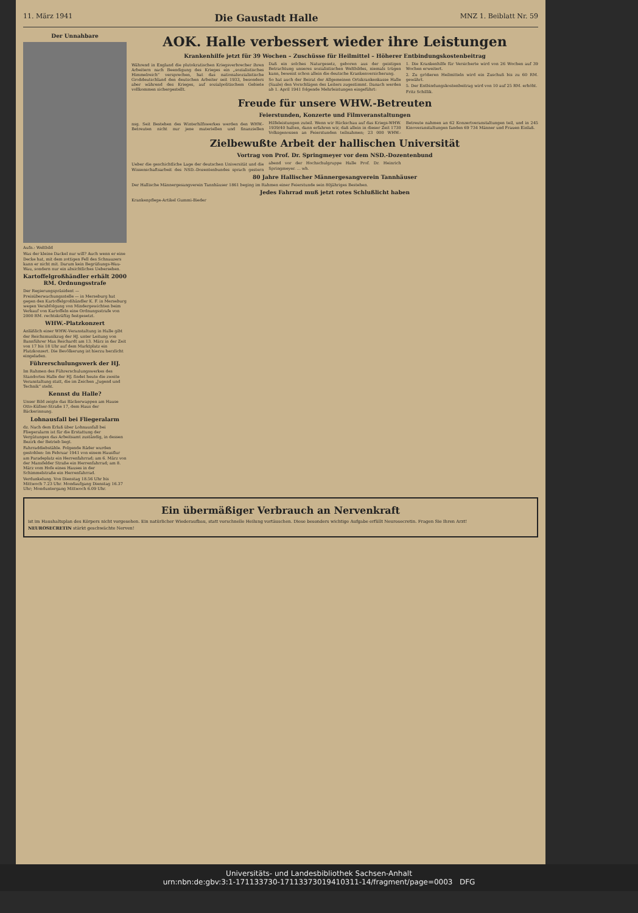11. März 1941 Die Gaustadt Halle MNZ 1. Beiblatt Nr. 59
Der Unnahbare
Aufn.: Weltbild
Was der kleine Dackel nur will? Auch wenn er eine Decke hat, mit dem zottigen Fell des Schnauzers kann er nicht mit. Darum kein Begrüßungs-Wau-Wau, sondern nur ein absichtliches Uebersehen.
Kartoffelgroßhändler erhält 2000 RM. Ordnungsstrafe
Der Regierungspräsident — Preisüberwachungsstelle — in Merseburg hat gegen den Kartoffelgroßhändler K. F. in Merseburg wegen Verabfolgung von Mindergewichten beim Verkauf von Kartoffeln eine Ordnungsstrafe von 2000 RM. rechtskräftig festgesetzt.
WHW.-Platzkonzert
Anläßlich einer WHW.-Veranstaltung in Halle gibt der Reichsmusikzug der HJ. unter Leitung von Bannführer Max Reichardt am 13. März in der Zeit von 17 bis 18 Uhr auf dem Marktplatz ein Platzkonzert. Die Bevölkerung ist hierzu herzlicht eingeladen.
Führerschulungswerk der HJ.
Im Rahmen des Führerschulungswerkes des Standortes Halle der HJ. findet heute die zweite Veranstaltung statt, die im Zeichen „Jugend und Technik“ steht.
Kennst du Halle?
Unser Bild zeigte das Bäckerwappen am Hause Otto-Küfner-Straße 17, dem Haus der Bäckerinnung.
Lohnausfall bei Fliegeralarm
dz. Nach dem Erlaß über Lohnausfall bei Fliegeralarm ist für die Erstattung der Vergütungen das Arbeitsamt zuständig, in dessen Bezirk der Betrieb liegt.
Fahrraddiebstähle. Folgende Räder wurden gestohlen: Im Februar 1941 von einem Hausflur am Paradeplatz ein Herrenfahrrad; am 6. März von der Mansfelder Straße ein Herrenfahrrad; am 8. März vom Hofe eines Hauses in der Schimmelstraße ein Herrenfahrrad.
Verdunkelung. Von Dienstag 18.56 Uhr bis Mittwoch 7.23 Uhr. Mondaufgang Dienstag 16.37 Uhr; Monduntergang Mittwoch 6.09 Uhr.
AOK. Halle verbessert wieder ihre Leistungen
Krankenhilfe jetzt für 39 Wochen – Zuschüsse für Heilmittel – Höherer Entbindungskostenbeitrag
Während in England die plutokratischen Kriegsverbrecher ihren Arbeitern nach Beendigung des Krieges ein „sozialistisches Himmelreich“ versprechen, hat das nationalsozialistische Großdeutschland den deutschen Arbeiter seit 1933, besonders aber während des Krieges, auf sozialpolitischem Gebiete vollkommen sichergestellt.
Daß ein solches Naturgesetz, geboren aus der geistigen Betrachtung unseres sozialistischen Weltbildes, niemals trügen kann, beweist schon allein die deutsche Krankenversicherung.
So hat auch der Beirat der Allgemeinen Ortskrankenkasse Halle (Saale) den Vorschlägen des Leiters zugestimmt. Danach werden ab 1. April 1941 folgende Mehrleistungen eingeführt:
1. Die Krankenhilfe für Versicherte wird von 26 Wochen auf 39 Wochen erweitert.
2. Zu größeren Heilmitteln wird ein Zuschuß bis zu 60 RM. gewährt.
5. Der Entbindungskostenbeitrag wird von 10 auf 25 RM. erhöht.
Fritz Schillik.
Freude für unsere WHW.-Betreuten
Feierstunden, Konzerte und Filmveranstaltungen
nsg. Seit Bestehen des Winterhilfswerkes werden den WHW.-Betreuten nicht nur jene materiellen und finanziellen Hilfeleistungen zuteil. Wenn wir Rückschau auf das Kriegs-WHW. 1939/40 halten, dann erfahren wir, daß allein in dieser Zeit 1730 Volksgenossen an Feierstunden teilnahmen; 23 000 WHW.-Betreute nahmen an 62 Konzertveranstaltungen teil, und in 245 Kinoveranstaltungen fanden 69 734 Männer und Frauen Einlaß.
Zielbewußte Arbeit der hallischen Universität
Vortrag von Prof. Dr. Springmeyer vor dem NSD.-Dozentenbund
Ueber die geschichtliche Lage der deutschen Universität und die Wissenschaftsarbeit des NSD.-Dozentenbundes sprach gestern abend vor der Hochschulgruppe Halle Prof. Dr. Heinrich Springmeyer. ... wh.
80 Jahre Hallischer Männergesangverein Tannhäuser
Der Hallische Männergesangverein Tannhäuser 1861 beging im Rahmen einer Feierstunde sein 80jähriges Bestehen.
Jedes Fahrrad muß jetzt rotes Schlußlicht haben
Krankenpflege-Artikel Gummi-Bieder
Ein übermäßiger Verbrauch an Nervenkraft
ist im Haushaltsplan des Körpers nicht vorgesehen. Ein natürlicher Wiederaufbau, statt vorschnelle Heilung vortäuschen. Diese besonders wichtige Aufgabe erfüllt Neurosecretin. Fragen Sie Ihren Arzt!
NEUROSECRETIN stärkt geschwächte Nerven!
Universitäts- und Landesbibliothek Sachsen-Anhalt
urn:nbn:de:gbv:3:1-171133730-17113373019410311-14/fragment/page=0003 DFG